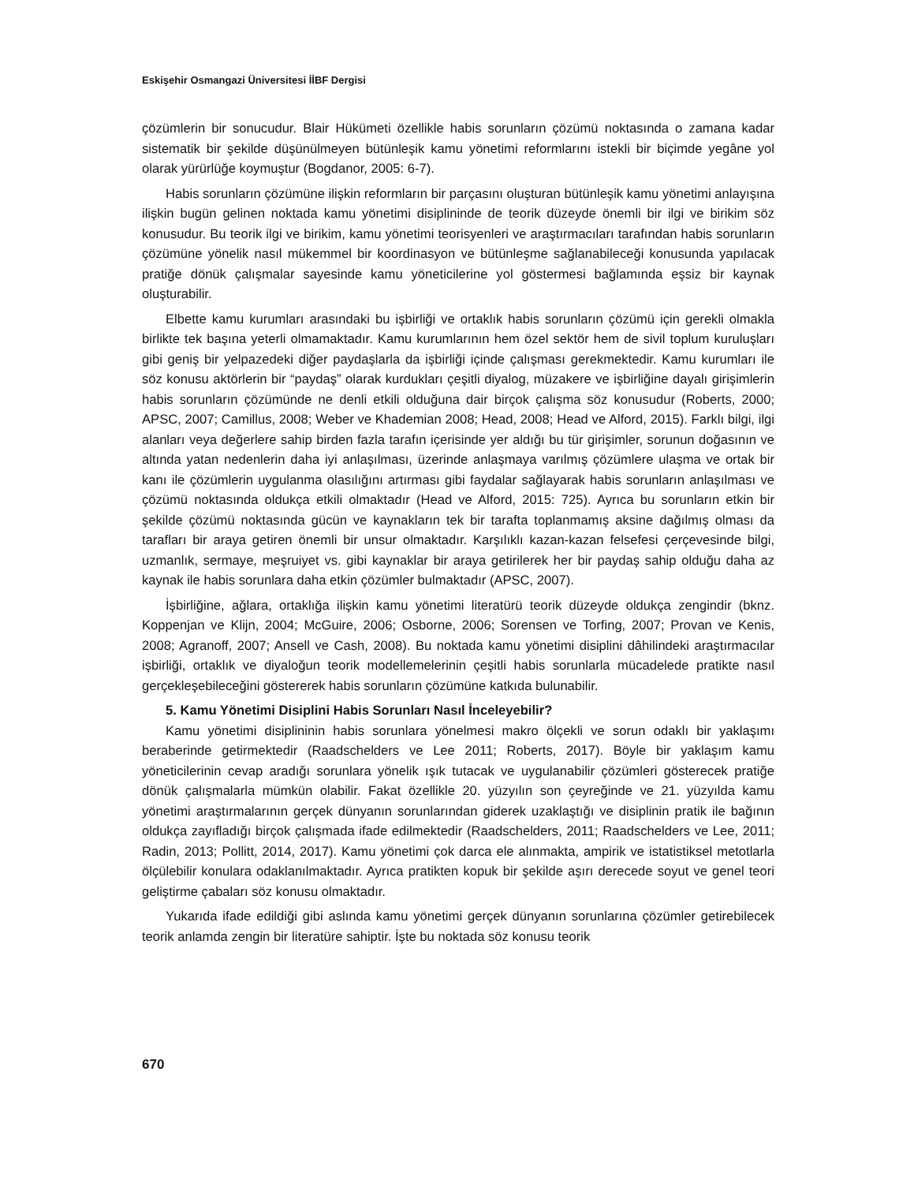Eskişehir Osmangazi Üniversitesi İİBF Dergisi
çözümlerin bir sonucudur. Blair Hükümeti özellikle habis sorunların çözümü noktasında o zamana kadar sistematik bir şekilde düşünülmeyen bütünleşik kamu yönetimi reformlarını istekli bir biçimde yegâne yol olarak yürürlüğe koymuştur (Bogdanor, 2005: 6-7).
Habis sorunların çözümüne ilişkin reformların bir parçasını oluşturan bütünleşik kamu yönetimi anlayışına ilişkin bugün gelinen noktada kamu yönetimi disiplininde de teorik düzeyde önemli bir ilgi ve birikim söz konusudur. Bu teorik ilgi ve birikim, kamu yönetimi teorisyenleri ve araştırmacıları tarafından habis sorunların çözümüne yönelik nasıl mükemmel bir koordinasyon ve bütünleşme sağlanabileceği konusunda yapılacak pratiğe dönük çalışmalar sayesinde kamu yöneticilerine yol göstermesi bağlamında eşsiz bir kaynak oluşturabilir.
Elbette kamu kurumları arasındaki bu işbirliği ve ortaklık habis sorunların çözümü için gerekli olmakla birlikte tek başına yeterli olmamaktadır. Kamu kurumlarının hem özel sektör hem de sivil toplum kuruluşları gibi geniş bir yelpazedeki diğer paydaşlarla da işbirliği içinde çalışması gerekmektedir. Kamu kurumları ile söz konusu aktörlerin bir “paydaş” olarak kurdukları çeşitli diyalog, müzakere ve işbirliğine dayalı girişimlerin habis sorunların çözümünde ne denli etkili olduğuna dair birçok çalışma söz konusudur (Roberts, 2000; APSC, 2007; Camillus, 2008; Weber ve Khademian 2008; Head, 2008; Head ve Alford, 2015). Farklı bilgi, ilgi alanları veya değerlere sahip birden fazla tarafın içerisinde yer aldığı bu tür girişimler, sorunun doğasının ve altında yatan nedenlerin daha iyi anlaşılması, üzerinde anlaşmaya varılmış çözümlere ulaşma ve ortak bir kanı ile çözümlerin uygulanma olasılığını artırması gibi faydalar sağlayarak habis sorunların anlaşılması ve çözümü noktasında oldukça etkili olmaktadır (Head ve Alford, 2015: 725). Ayrıca bu sorunların etkin bir şekilde çözümü noktasında gücün ve kaynakların tek bir tarafta toplanmamış aksine dağılmış olması da tarafları bir araya getiren önemli bir unsur olmaktadır. Karşılıklı kazan-kazan felsefesi çerçevesinde bilgi, uzmanlık, sermaye, meşruiyet vs. gibi kaynaklar bir araya getirilerek her bir paydaş sahip olduğu daha az kaynak ile habis sorunlara daha etkin çözümler bulmaktadır (APSC, 2007).
İşbirliğine, ağlara, ortaklığa ilişkin kamu yönetimi literatürü teorik düzeyde oldukça zengindir (bknz. Koppenjan ve Klijn, 2004; McGuire, 2006; Osborne, 2006; Sorensen ve Torfing, 2007; Provan ve Kenis, 2008; Agranoff, 2007; Ansell ve Cash, 2008). Bu noktada kamu yönetimi disiplini dâhilindeki araştırmacılar işbirliği, ortaklık ve diyaloğun teorik modellemelerinin çeşitli habis sorunlarla mücadelede pratikte nasıl gerçekleşebileceğini göstererek habis sorunların çözümüne katkıda bulunabilir.
5. Kamu Yönetimi Disiplini Habis Sorunları Nasıl İnceleyebilir?
Kamu yönetimi disiplininin habis sorunlara yönelmesi makro ölçekli ve sorun odaklı bir yaklaşımı beraberinde getirmektedir (Raadschelders ve Lee 2011; Roberts, 2017). Böyle bir yaklaşım kamu yöneticilerinin cevap aradığı sorunlara yönelik ışık tutacak ve uygulanabilir çözümleri gösterecek pratiğe dönük çalışmalarla mümkün olabilir. Fakat özellikle 20. yüzyılın son çeyreğinde ve 21. yüzyılda kamu yönetimi araştırmalarının gerçek dünyanın sorunlarından giderek uzaklaştığı ve disiplinin pratik ile bağının oldukça zayıfladığı birçok çalışmada ifade edilmektedir (Raadschelders, 2011; Raadschelders ve Lee, 2011; Radin, 2013; Pollitt, 2014, 2017). Kamu yönetimi çok darca ele alınmakta, ampirik ve istatistiksel metotlarla ölçülebilir konulara odaklanılmaktadır. Ayrıca pratikten kopuk bir şekilde aşırı derecede soyut ve genel teori geliştirme çabaları söz konusu olmaktadır.
Yukarıda ifade edildiği gibi aslında kamu yönetimi gerçek dünyanın sorunlarına çözümler getirebilecek teorik anlamda zengin bir literatüre sahiptir. İşte bu noktada söz konusu teorik
670